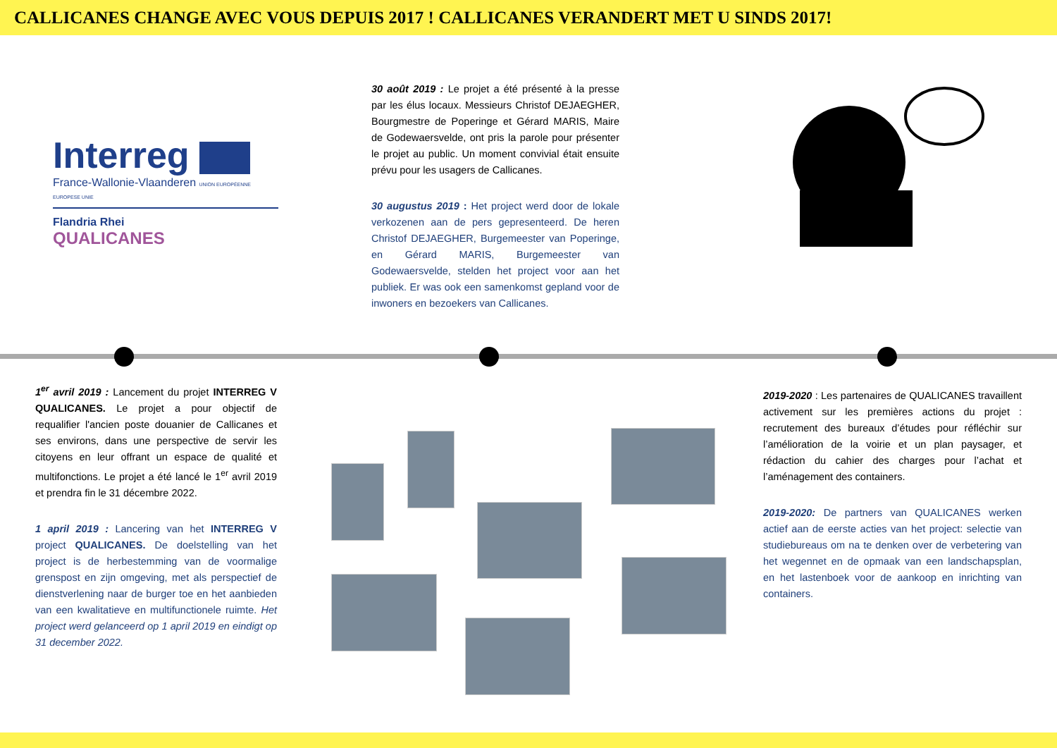CALLICANES CHANGE AVEC VOUS DEPUIS 2017 ! CALLICANES VERANDERT MET U SINDS 2017!
Interreg
France-Wallonie-Vlaanderen UNION EUROPÉENNE EUROPESE UNIE
Flandria Rhei
QUALICANES
30 août 2019 : Le projet a été présenté à la presse par les élus locaux. Messieurs Christof DEJAEGHER, Bourgmestre de Poperinge et Gérard MARIS, Maire de Godewaersvelde, ont pris la parole pour présenter le projet au public. Un moment convivial était ensuite prévu pour les usagers de Callicanes.
30 augustus 2019 : Het project werd door de lokale verkozenen aan de pers gepresenteerd. De heren Christof DEJAEGHER, Burgemeester van Poperinge, en Gérard MARIS, Burgemeester van Godewaersvelde, stelden het project voor aan het publiek. Er was ook een samenkomst gepland voor de inwoners en bezoekers van Callicanes.
1<sup>er</sup> avril 2019 : Lancement du projet INTERREG V QUALICANES. Le projet a pour objectif de requalifier l'ancien poste douanier de Callicanes et ses environs, dans une perspective de servir les citoyens en leur offrant un espace de qualité et multifonctions. Le projet a été lancé le 1<sup>er</sup> avril 2019 et prendra fin le 31 décembre 2022.
1 april 2019 : Lancering van het INTERREG V project QUALICANES. De doelstelling van het project is de herbestemming van de voormalige grenspost en zijn omgeving, met als perspectief de dienstverlening naar de burger toe en het aanbieden van een kwalitatieve en multifunctionele ruimte. Het project werd gelanceerd op 1 april 2019 en eindigt op 31 december 2022.
2019-2020 : Les partenaires de QUALICANES travaillent activement sur les premières actions du projet : recrutement des bureaux d’études pour réfléchir sur l’amélioration de la voirie et un plan paysager, et rédaction du cahier des charges pour l’achat et l’aménagement des containers.
2019-2020: De partners van QUALICANES werken actief aan de eerste acties van het project: selectie van studiebureaus om na te denken over de verbetering van het wegennet en de opmaak van een landschapsplan, en het lastenboek voor de aankoop en inrichting van containers.